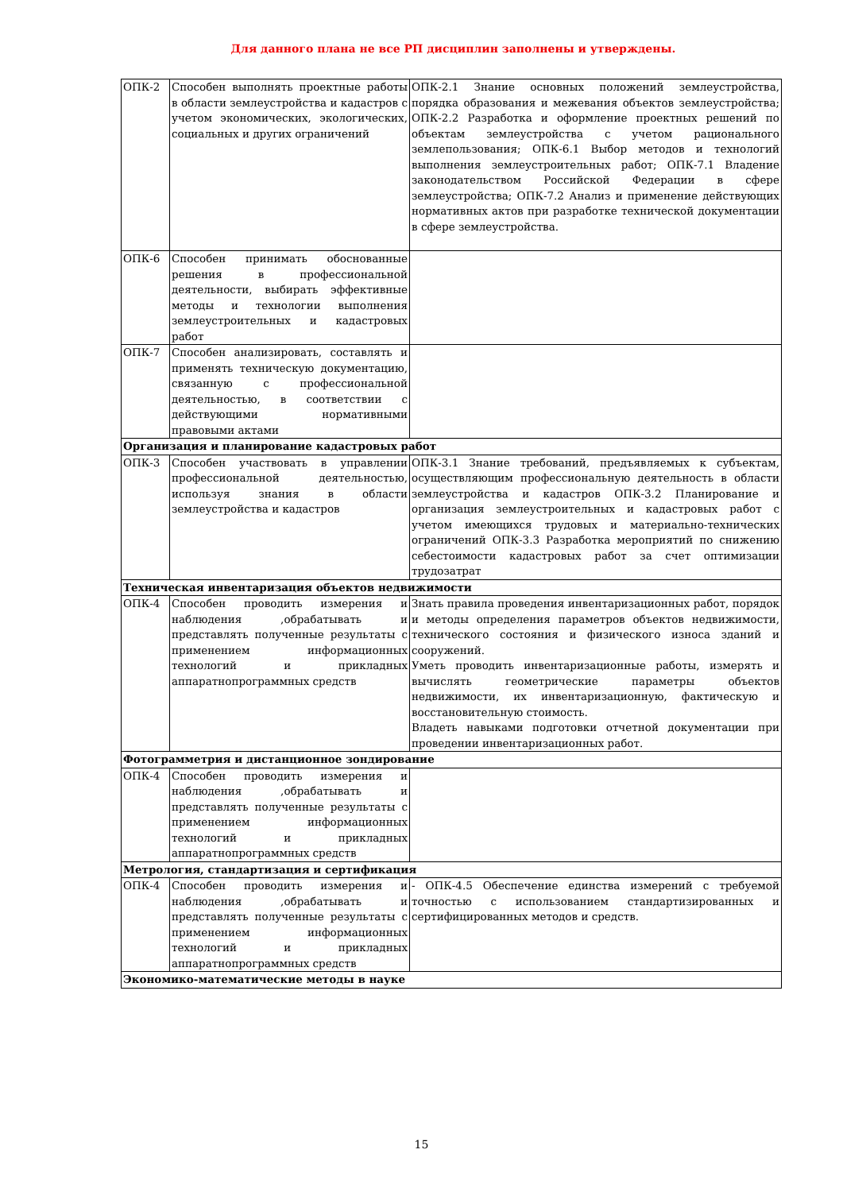Для данного плана не все РП дисциплин заполнены и утверждены.
| ОПК-2 | Способен выполнять проектные работы в области землеустройства и кадастров с учетом экономических, экологических, социальных и других ограничений | ОПК-2.1 Знание основных положений землеустройства, порядка образования и межевания объектов землеустройства; ОПК-2.2 Разработка и оформление проектных решений по объектам землеустройства с учетом рационального землепользования; ОПК-6.1 Выбор методов и технологий выполнения землеустроительных работ; ОПК-7.1 Владение законодательством Российской Федерации в сфере землеустройства; ОПК-7.2 Анализ и применение действующих нормативных актов при разработке технической документации в сфере землеустройства. |
| ОПК-6 | Способен принимать обоснованные решения в профессиональной деятельности, выбирать эффективные методы и технологии выполнения землеустроительных и кадастровых работ | |
| ОПК-7 | Способен анализировать, составлять и применять техническую документацию, связанную с профессиональной деятельностью, в соответствии с действующими нормативными правовыми актами | |
| Организация и планирование кадастровых работ | | |
| ОПК-3 | Способен участвовать в управлении профессиональной деятельностью, используя знания в области землеустройства и кадастров | ОПК-3.1 Знание требований, предъявляемых к субъектам, осуществляющим профессиональную деятельность в области землеустройства и кадастров ОПК-3.2 Планирование и организация землеустроительных и кадастровых работ с учетом имеющихся трудовых и материально-технических ограничений ОПК-3.3 Разработка мероприятий по снижению себестоимости кадастровых работ за счет оптимизации трудозатрат |
| Техническая инвентаризация объектов недвижимости | | |
| ОПК-4 | Способен проводить измерения и наблюдения ,обрабатывать и представлять полученные результаты с применением информационных технологий и прикладных аппаратнопрограммных средств | Знать правила проведения инвентаризационных работ, порядок и методы определения параметров объектов недвижимости, технического состояния и физического износа зданий и сооружений. Уметь проводить инвентаризационные работы, измерять и вычислять геометрические параметры объектов недвижимости, их инвентаризационную, фактическую и восстановительную стоимость. Владеть навыками подготовки отчетной документации при проведении инвентаризационных работ. |
| Фотограмметрия и дистанционное зондирование | | |
| ОПК-4 | Способен проводить измерения и наблюдения ,обрабатывать и представлять полученные результаты с применением информационных технологий и прикладных аппаратнопрограммных средств | |
| Метрология, стандартизация и сертификация | | |
| ОПК-4 | Способен проводить измерения и наблюдения ,обрабатывать и представлять полученные результаты с применением информационных технологий и прикладных аппаратнопрограммных средств | - ОПК-4.5 Обеспечение единства измерений с требуемой точностью с использованием стандартизированных и сертифицированных методов и средств. |
| Экономико-математические методы в науке | | |
15